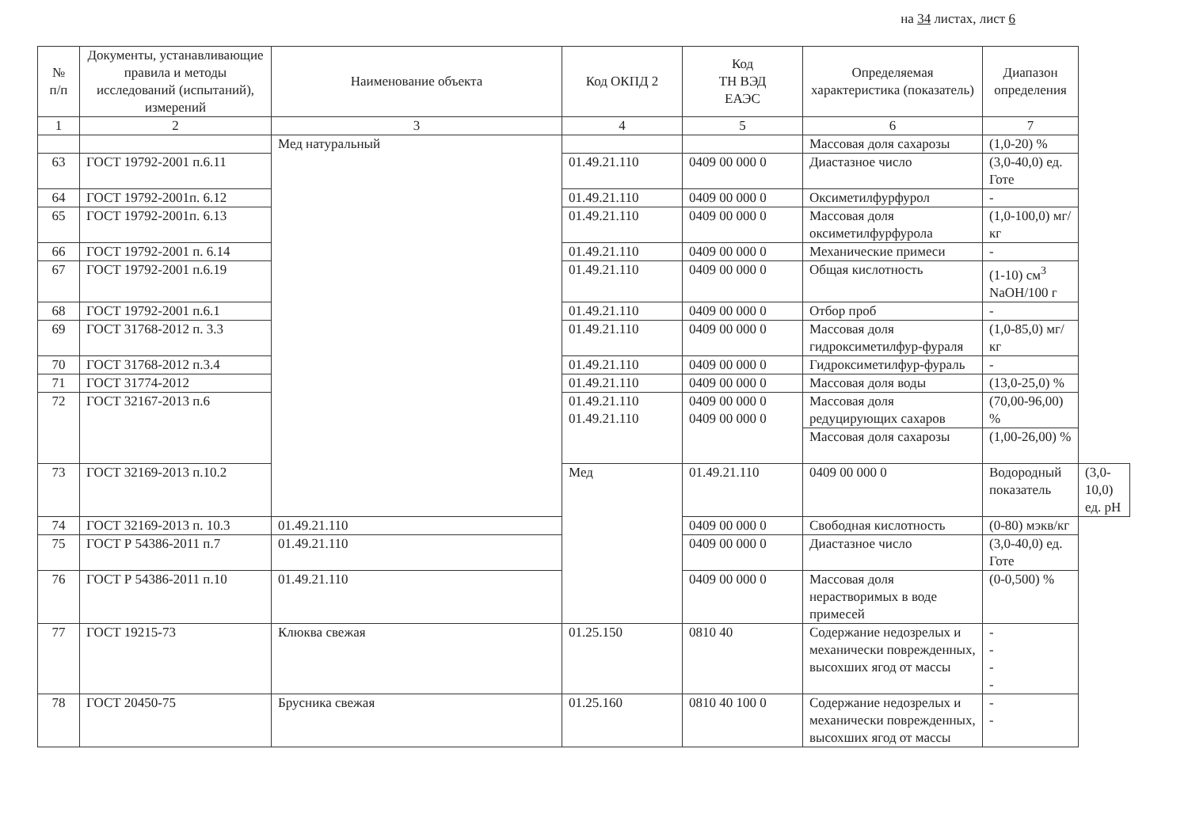на 34 листах, лист 6
| № п/п | Документы, устанавливающие правила и методы исследований (испытаний), измерений | Наименование объекта | Код ОКПД 2 | Код ТН ВЭД ЕАЭС | Определяемая характеристика (показатель) | Диапазон определения | |
| --- | --- | --- | --- | --- | --- | --- | --- |
| 1 | 2 | 3 | 4 | 5 | 6 | 7 | |
| | | Мед натуральный | | | Массовая доля сахарозы | (1,0-20) % | |
| 63 | ГОСТ 19792-2001 п.6.11 | | 01.49.21.110 | 0409 00 000 0 | Диастазное число | (3,0-40,0) ед. Готе | |
| 64 | ГОСТ 19792-2001п. 6.12 | | 01.49.21.110 | 0409 00 000 0 | Оксиметилфурфурол | - | |
| 65 | ГОСТ 19792-2001п. 6.13 | | 01.49.21.110 | 0409 00 000 0 | Массовая доля оксиметилфурфурола | (1,0-100,0) мг/кг | |
| 66 | ГОСТ 19792-2001 п. 6.14 | | 01.49.21.110 | 0409 00 000 0 | Механические примеси | - | |
| 67 | ГОСТ 19792-2001 п.6.19 | | 01.49.21.110 | 0409 00 000 0 | Общая кислотность | (1-10) см<sup>3</sup> NaOH/100 г | |
| 68 | ГОСТ 19792-2001 п.6.1 | | 01.49.21.110 | 0409 00 000 0 | Отбор проб | - | |
| 69 | ГОСТ 31768-2012 п. 3.3 | | 01.49.21.110 | 0409 00 000 0 | Массовая доля гидроксиметилфур-фураля | (1,0-85,0) мг/кг | |
| 70 | ГОСТ 31768-2012 п.3.4 | | 01.49.21.110 | 0409 00 000 0 | Гидроксиметилфур-фураль | - | |
| 71 | ГОСТ 31774-2012 | | 01.49.21.110 | 0409 00 000 0 | Массовая доля воды | (13,0-25,0) % | |
| 72 | ГОСТ 32167-2013 п.6 | | 01.49.21.110 01.49.21.110 | 0409 00 000 0 0409 00 000 0 | Массовая доля редуцирующих сахаров | (70,00-96,00) % | |
| | | | | | Массовая доля сахарозы | (1,00-26,00) % | |
| 73 | ГОСТ 32169-2013 п.10.2 | | Мед | 01.49.21.110 | 0409 00 000 0 | Водородный показатель | (3,0-10,0) ед. pH |
| 74 | ГОСТ 32169-2013 п. 10.3 | 01.49.21.110 | | 0409 00 000 0 | Свободная кислотность | (0-80) мэкв/кг | |
| 75 | ГОСТ Р 54386-2011 п.7 | 01.49.21.110 | | 0409 00 000 0 | Диастазное число | (3,0-40,0) ед. Готе | |
| 76 | ГОСТ Р 54386-2011 п.10 | 01.49.21.110 | | 0409 00 000 0 | Массовая доля нерастворимых в воде примесей | (0-0,500) % | |
| 77 | ГОСТ 19215-73 | Клюква свежая | 01.25.150 | 0810 40 | Содержание недозрелых и механически поврежденных, высохших ягод от массы | - - - - | |
| 78 | ГОСТ 20450-75 | Брусника свежая | 01.25.160 | 0810 40 100 0 | Содержание недозрелых и механически поврежденных, высохших ягод от массы | - - | |